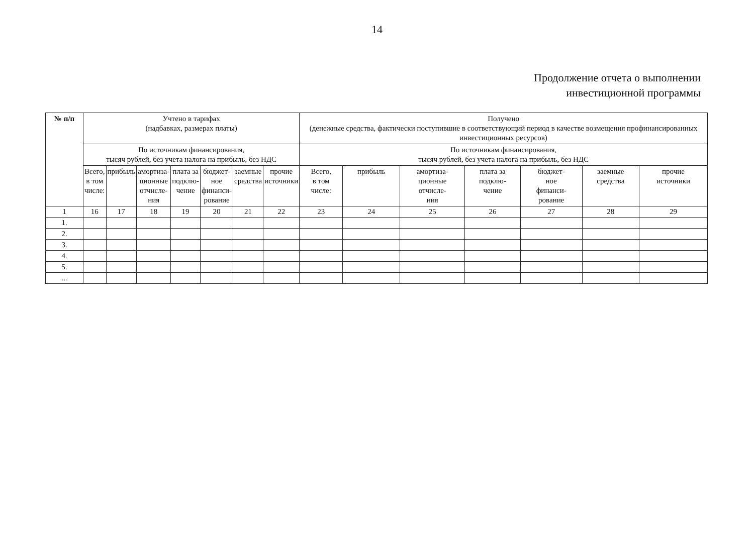14
Продолжение отчета о выполнении
инвестиционной программы
| № п/п | Учтено в тарифах (надбавках, размерах платы) | | | | | | | Получено (денежные средства, фактически поступившие в соответствующий период в качестве возмещения профинансированных инвестиционных ресурсов) | | | | | | |
| --- | --- | --- | --- | --- | --- | --- | --- | --- | --- | --- | --- | --- | --- | --- |
| | По источникам финансирования, тысяч рублей, без учета налога на прибыль, без НДС | | | | | | | По источникам финансирования, тысяч рублей, без учета налога на прибыль, без НДС | | | | | | |
| | Всего, в том числе: | прибыль | амортиза- ционные отчисле- ния | плата за подклю- чение | бюджет- ное финанси- рование | заемные средства | прочие источники | Всего, в том числе: | прибыль | амортиза- ционные отчисле- ния | плата за подклю- чение | бюджет- ное финанси- рование | заемные средства | прочие источники |
| 1 | 16 | 17 | 18 | 19 | 20 | 21 | 22 | 23 | 24 | 25 | 26 | 27 | 28 | 29 |
| 1. | | | | | | | | | | | | | | |
| 2. | | | | | | | | | | | | | | |
| 3. | | | | | | | | | | | | | | |
| 4. | | | | | | | | | | | | | | |
| 5. | | | | | | | | | | | | | | |
| ... | | | | | | | | | | | | | | |